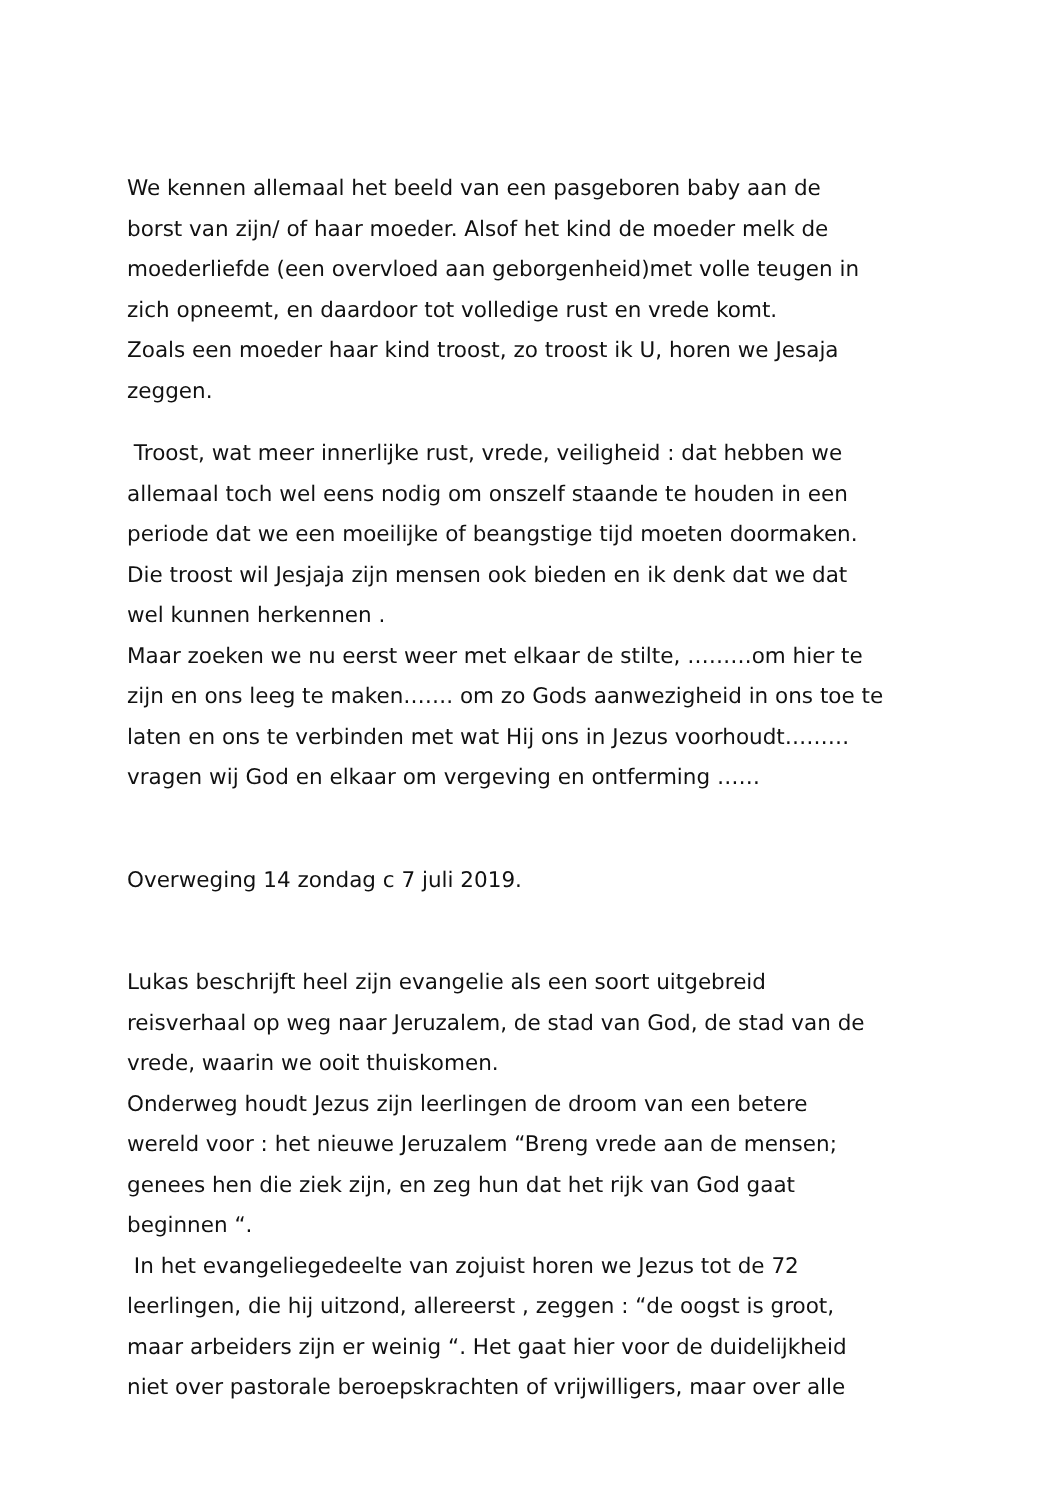We kennen allemaal het beeld van een pasgeboren baby aan de
borst van zijn/ of haar moeder. Alsof het kind de moeder melk de
moederliefde (een overvloed aan geborgenheid)met volle teugen in
zich opneemt, en daardoor tot volledige rust en vrede komt.
Zoals een moeder haar kind troost, zo troost ik U, horen we Jesaja
zeggen.
Troost, wat meer innerlijke rust, vrede, veiligheid : dat hebben we
allemaal toch wel eens nodig om onszelf staande te houden in een
periode dat we een moeilijke of beangstige tijd moeten doormaken.
Die troost wil Jesjaja zijn mensen ook bieden en ik denk dat we dat
wel kunnen herkennen .
Maar zoeken we nu eerst weer met elkaar de stilte, ………om hier te
zijn en ons leeg te maken……. om zo Gods aanwezigheid in ons toe te
laten en ons te verbinden met wat Hij ons in Jezus voorhoudt………
vragen wij God en elkaar om vergeving en ontferming ……
Overweging 14 zondag c 7 juli 2019.
Lukas beschrijft heel zijn evangelie als een soort uitgebreid
reisverhaal op weg naar Jeruzalem, de stad van God, de stad van de
vrede, waarin we ooit thuiskomen.
Onderweg houdt Jezus zijn leerlingen de droom van een betere
wereld voor : het nieuwe Jeruzalem “Breng vrede aan de mensen;
genees hen die ziek zijn, en zeg hun dat het rijk van God gaat
beginnen “.
In het evangeliegedeelte van zojuist horen we Jezus tot de 72
leerlingen, die hij uitzond, allereerst , zeggen : “de oogst is groot,
maar arbeiders zijn er weinig “. Het gaat hier voor de duidelijkheid
niet over pastorale beroepskrachten of vrijwilligers, maar over alle